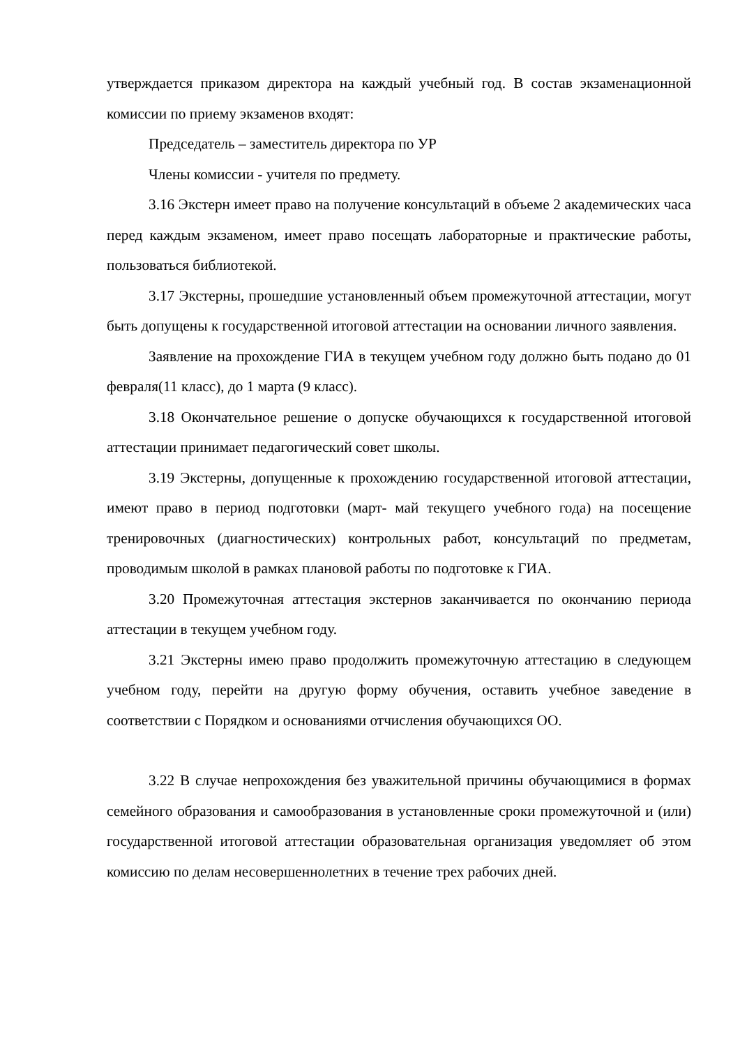утверждается приказом директора на каждый учебный год. В состав экзаменационной комиссии по приему экзаменов входят:
Председатель – заместитель директора по УР
Члены комиссии - учителя по предмету.
3.16 Экстерн имеет право на получение консультаций в объеме 2 академических часа перед каждым экзаменом, имеет право посещать лабораторные и практические работы, пользоваться библиотекой.
3.17 Экстерны, прошедшие установленный объем промежуточной аттестации, могут быть допущены к государственной итоговой аттестации на основании личного заявления.
Заявление на прохождение ГИА в текущем учебном году должно быть подано до 01 февраля(11 класс), до 1 марта (9 класс).
3.18 Окончательное решение о допуске обучающихся к государственной итоговой аттестации принимает педагогический совет школы.
3.19 Экстерны, допущенные к прохождению государственной итоговой аттестации, имеют право в период подготовки (март- май текущего учебного года) на посещение тренировочных (диагностических) контрольных работ, консультаций по предметам, проводимым школой в рамках плановой работы по подготовке к ГИА.
3.20 Промежуточная аттестация экстернов заканчивается по окончанию периода аттестации в текущем учебном году.
3.21 Экстерны имею право продолжить промежуточную аттестацию в следующем учебном году, перейти на другую форму обучения, оставить учебное заведение в соответствии с Порядком и основаниями отчисления обучающихся ОО.
3.22 В случае непрохождения без уважительной причины обучающимися в формах семейного образования и самообразования в установленные сроки промежуточной и (или) государственной итоговой аттестации образовательная организация уведомляет об этом комиссию по делам несовершеннолетних в течение трех рабочих дней.